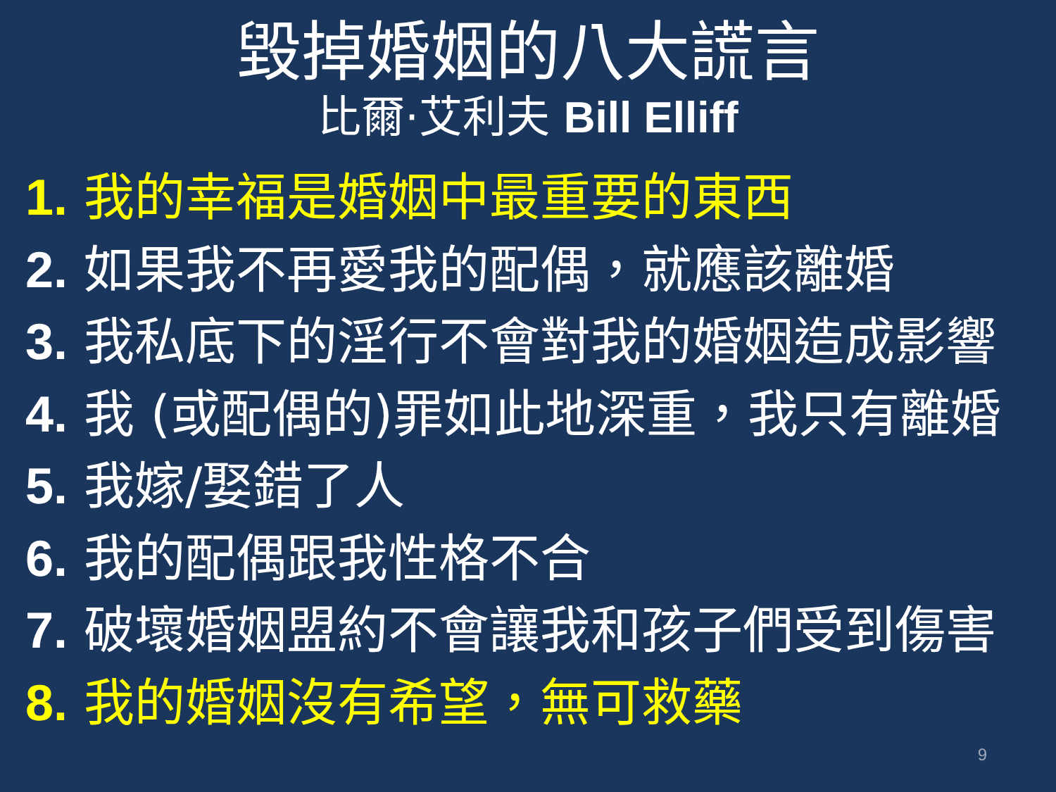毀掉婚姻的八大謊言
比爾·艾利夫 Bill Elliff
1. 我的幸福是婚姻中最重要的東西
2. 如果我不再愛我的配偶，就應該離婚
3. 我私底下的淫行不會對我的婚姻造成影響
4. 我 (或配偶的)罪如此地深重，我只有離婚
5. 我嫁/娶錯了人
6. 我的配偶跟我性格不合
7. 破壞婚姻盟約不會讓我和孩子們受到傷害
8. 我的婚姻沒有希望，無可救藥
9